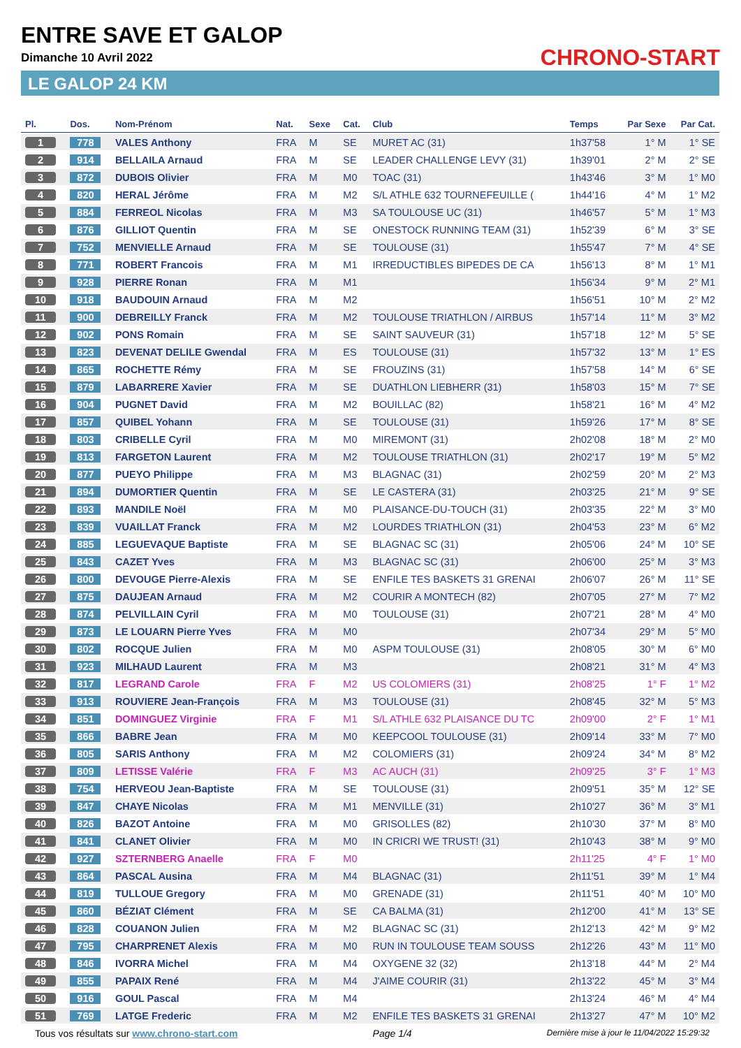ENTRE SAVE ET GALOP
Dimanche 10 Avril 2022
LE GALOP 24 KM
CHRONO-START
| Pl. | Dos. | Nom-Prénom | Nat. | Sexe | Cat. | Club | Temps | Par Sexe | Par Cat. |
| --- | --- | --- | --- | --- | --- | --- | --- | --- | --- |
| 1 | 778 | VALES Anthony | FRA | M | SE | MURET AC (31) | 1h37'58 | 1° M | 1° SE |
| 2 | 914 | BELLAILA Arnaud | FRA | M | SE | LEADER CHALLENGE LEVY (31) | 1h39'01 | 2° M | 2° SE |
| 3 | 872 | DUBOIS Olivier | FRA | M | M0 | TOAC (31) | 1h43'46 | 3° M | 1° M0 |
| 4 | 820 | HERAL Jérôme | FRA | M | M2 | S/L ATHLE 632 TOURNEFEUILLE ( | 1h44'16 | 4° M | 1° M2 |
| 5 | 884 | FERREOL Nicolas | FRA | M | M3 | SA TOULOUSE UC (31) | 1h46'57 | 5° M | 1° M3 |
| 6 | 876 | GILLIOT Quentin | FRA | M | SE | ONESTOCK RUNNING TEAM (31) | 1h52'39 | 6° M | 3° SE |
| 7 | 752 | MENVIELLE Arnaud | FRA | M | SE | TOULOUSE (31) | 1h55'47 | 7° M | 4° SE |
| 8 | 771 | ROBERT Francois | FRA | M | M1 | IRREDUCTIBLES BIPEDES DE CA | 1h56'13 | 8° M | 1° M1 |
| 9 | 928 | PIERRE Ronan | FRA | M | M1 | | 1h56'34 | 9° M | 2° M1 |
| 10 | 918 | BAUDOUIN Arnaud | FRA | M | M2 | | 1h56'51 | 10° M | 2° M2 |
| 11 | 900 | DEBREILLY Franck | FRA | M | M2 | TOULOUSE TRIATHLON / AIRBUS | 1h57'14 | 11° M | 3° M2 |
| 12 | 902 | PONS Romain | FRA | M | SE | SAINT SAUVEUR (31) | 1h57'18 | 12° M | 5° SE |
| 13 | 823 | DEVENAT DELILE Gwendal | FRA | M | ES | TOULOUSE (31) | 1h57'32 | 13° M | 1° ES |
| 14 | 865 | ROCHETTE Rémy | FRA | M | SE | FROUZINS (31) | 1h57'58 | 14° M | 6° SE |
| 15 | 879 | LABARRERE Xavier | FRA | M | SE | DUATHLON LIEBHERR (31) | 1h58'03 | 15° M | 7° SE |
| 16 | 904 | PUGNET David | FRA | M | M2 | BOUILLAC (82) | 1h58'21 | 16° M | 4° M2 |
| 17 | 857 | QUIBEL Yohann | FRA | M | SE | TOULOUSE (31) | 1h59'26 | 17° M | 8° SE |
| 18 | 803 | CRIBELLE Cyril | FRA | M | M0 | MIREMONT (31) | 2h02'08 | 18° M | 2° M0 |
| 19 | 813 | FARGETON Laurent | FRA | M | M2 | TOULOUSE TRIATHLON (31) | 2h02'17 | 19° M | 5° M2 |
| 20 | 877 | PUEYO Philippe | FRA | M | M3 | BLAGNAC (31) | 2h02'59 | 20° M | 2° M3 |
| 21 | 894 | DUMORTIER Quentin | FRA | M | SE | LE CASTERA (31) | 2h03'25 | 21° M | 9° SE |
| 22 | 893 | MANDILE Noël | FRA | M | M0 | PLAISANCE-DU-TOUCH (31) | 2h03'35 | 22° M | 3° M0 |
| 23 | 839 | VUAILLAT Franck | FRA | M | M2 | LOURDES TRIATHLON (31) | 2h04'53 | 23° M | 6° M2 |
| 24 | 885 | LEGUEVAQUE Baptiste | FRA | M | SE | BLAGNAC SC (31) | 2h05'06 | 24° M | 10° SE |
| 25 | 843 | CAZET Yves | FRA | M | M3 | BLAGNAC SC (31) | 2h06'00 | 25° M | 3° M3 |
| 26 | 800 | DEVOUGE Pierre-Alexis | FRA | M | SE | ENFILE TES BASKETS 31 GRENAI | 2h06'07 | 26° M | 11° SE |
| 27 | 875 | DAUJEAN Arnaud | FRA | M | M2 | COURIR A MONTECH (82) | 2h07'05 | 27° M | 7° M2 |
| 28 | 874 | PELVILLAIN Cyril | FRA | M | M0 | TOULOUSE (31) | 2h07'21 | 28° M | 4° M0 |
| 29 | 873 | LE LOUARN Pierre Yves | FRA | M | M0 | | 2h07'34 | 29° M | 5° M0 |
| 30 | 802 | ROCQUE Julien | FRA | M | M0 | ASPM TOULOUSE (31) | 2h08'05 | 30° M | 6° M0 |
| 31 | 923 | MILHAUD Laurent | FRA | M | M3 | | 2h08'21 | 31° M | 4° M3 |
| 32 | 817 | LEGRAND Carole | FRA | F | M2 | US COLOMIERS (31) | 2h08'25 | 1° F | 1° M2 |
| 33 | 913 | ROUVIERE Jean-François | FRA | M | M3 | TOULOUSE (31) | 2h08'45 | 32° M | 5° M3 |
| 34 | 851 | DOMINGUEZ Virginie | FRA | F | M1 | S/L ATHLE 632 PLAISANCE DU TC | 2h09'00 | 2° F | 1° M1 |
| 35 | 866 | BABRE Jean | FRA | M | M0 | KEEPCOOL TOULOUSE (31) | 2h09'14 | 33° M | 7° M0 |
| 36 | 805 | SARIS Anthony | FRA | M | M2 | COLOMIERS (31) | 2h09'24 | 34° M | 8° M2 |
| 37 | 809 | LETISSE Valérie | FRA | F | M3 | AC AUCH (31) | 2h09'25 | 3° F | 1° M3 |
| 38 | 754 | HERVEOU Jean-Baptiste | FRA | M | SE | TOULOUSE (31) | 2h09'51 | 35° M | 12° SE |
| 39 | 847 | CHAYE Nicolas | FRA | M | M1 | MENVILLE (31) | 2h10'27 | 36° M | 3° M1 |
| 40 | 826 | BAZOT Antoine | FRA | M | M0 | GRISOLLES (82) | 2h10'30 | 37° M | 8° M0 |
| 41 | 841 | CLANET Olivier | FRA | M | M0 | IN CRICRI WE TRUST! (31) | 2h10'43 | 38° M | 9° M0 |
| 42 | 927 | SZTERNBERG Anaelle | FRA | F | M0 | | 2h11'25 | 4° F | 1° M0 |
| 43 | 864 | PASCAL Ausina | FRA | M | M4 | BLAGNAC (31) | 2h11'51 | 39° M | 1° M4 |
| 44 | 819 | TULLOUE Gregory | FRA | M | M0 | GRENADE (31) | 2h11'51 | 40° M | 10° M0 |
| 45 | 860 | BÉZIAT Clément | FRA | M | SE | CA BALMA (31) | 2h12'00 | 41° M | 13° SE |
| 46 | 828 | COUANON Julien | FRA | M | M2 | BLAGNAC SC (31) | 2h12'13 | 42° M | 9° M2 |
| 47 | 795 | CHARPRENET Alexis | FRA | M | M0 | RUN IN TOULOUSE TEAM SOUSS | 2h12'26 | 43° M | 11° M0 |
| 48 | 846 | IVORRA Michel | FRA | M | M4 | OXYGENE 32 (32) | 2h13'18 | 44° M | 2° M4 |
| 49 | 855 | PAPAIX René | FRA | M | M4 | J'AIME COURIR (31) | 2h13'22 | 45° M | 3° M4 |
| 50 | 916 | GOUL Pascal | FRA | M | M4 | | 2h13'24 | 46° M | 4° M4 |
| 51 | 769 | LATGE Frederic | FRA | M | M2 | ENFILE TES BASKETS 31 GRENAI | 2h13'27 | 47° M | 10° M2 |
Tous vos résultats sur www.chrono-start.com Page 1/4 Dernière mise à jour le 11/04/2022 15:29:32